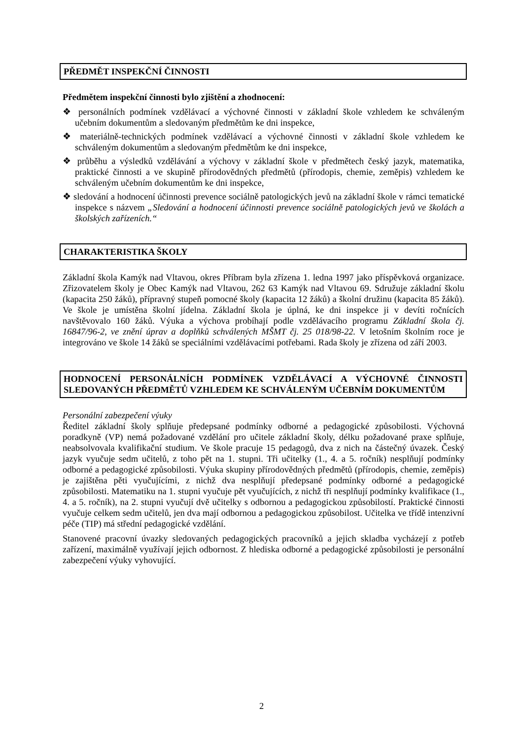PŘEDMĚT INSPEKČNÍ ČINNOSTI
Předmětem inspekční činnosti bylo zjištění a zhodnocení:
❖ personálních podmínek vzdělávací a výchovné činnosti v základní škole vzhledem ke schváleným učebním dokumentům a sledovaným předmětům ke dni inspekce,
❖ materiálně-technických podmínek vzdělávací a výchovné činnosti v základní škole vzhledem ke schváleným dokumentům a sledovaným předmětům ke dni inspekce,
❖ průběhu a výsledků vzdělávání a výchovy v základní škole v předmětech český jazyk, matematika, praktické činnosti a ve skupině přírodovědných předmětů (přírodopis, chemie, zeměpis) vzhledem ke schváleným učebním dokumentům ke dni inspekce,
❖ sledování a hodnocení účinnosti prevence sociálně patologických jevů na základní škole v rámci tematické inspekce s názvem „Sledování a hodnocení účinnosti prevence sociálně patologických jevů ve školách a školských zařízeních.“
CHARAKTERISTIKA ŠKOLY
Základní škola Kamýk nad Vltavou, okres Příbram byla zřízena 1. ledna 1997 jako příspěvková organizace. Zřizovatelem školy je Obec Kamýk nad Vltavou, 262 63 Kamýk nad Vltavou 69. Sdružuje základní školu (kapacita 250 žáků), přípravný stupeň pomocné školy (kapacita 12 žáků) a školní družinu (kapacita 85 žáků). Ve škole je umístěna školní jídelna. Základní škola je úplná, ke dni inspekce ji v devíti ročnících navštěvovalo 160 žáků. Výuka a výchova probíhají podle vzdělávacího programu Základní škola čj. 16847/96-2, ve znění úprav a doplňků schválených MŠMT čj. 25 018/98-22. V letošním školním roce je integrováno ve škole 14 žáků se speciálními vzdělávacími potřebami. Rada školy je zřízena od září 2003.
HODNOCENÍ PERSONÁLNÍCH PODMÍNEK VZDĚLÁVACÍ A VÝCHOVNÉ ČINNOSTI SLEDOVANÝCH PŘEDMĚTŮ VZHLEDEM KE SCHVÁLENÝM UČEBNÍM DOKUMENTŮM
Personální zabezpečení výuky
Ředitel základní školy splňuje předepsané podmínky odborné a pedagogické způsobilosti. Výchovná poradkyně (VP) nemá požadované vzdělání pro učitele základní školy, délku požadované praxe splňuje, neabsolvovala kvalifikační studium. Ve škole pracuje 15 pedagogů, dva z nich na částečný úvazek. Český jazyk vyučuje sedm učitelů, z toho pět na 1. stupni. Tři učitelky (1., 4. a 5. ročník) nesplňují podmínky odborné a pedagogické způsobilosti. Výuka skupiny přírodovědných předmětů (přírodopis, chemie, zeměpis) je zajištěna pěti vyučujícími, z nichž dva nesplňují předepsané podmínky odborné a pedagogické způsobilosti. Matematiku na 1. stupni vyučuje pět vyučujících, z nichž tři nesplňují podmínky kvalifikace (1., 4. a 5. ročník), na 2. stupni vyučují dvě učitelky s odbornou a pedagogickou způsobilostí. Praktické činnosti vyučuje celkem sedm učitelů, jen dva mají odbornou a pedagogickou způsobilost. Učitelka ve třídě intenzivní péče (TIP) má střední pedagogické vzdělání.
Stanovené pracovní úvazky sledovaných pedagogických pracovníků a jejich skladba vycházejí z potřeb zařízení, maximálně využívají jejich odbornost. Z hlediska odborné a pedagogické způsobilosti je personální zabezpečení výuky vyhovující.
2